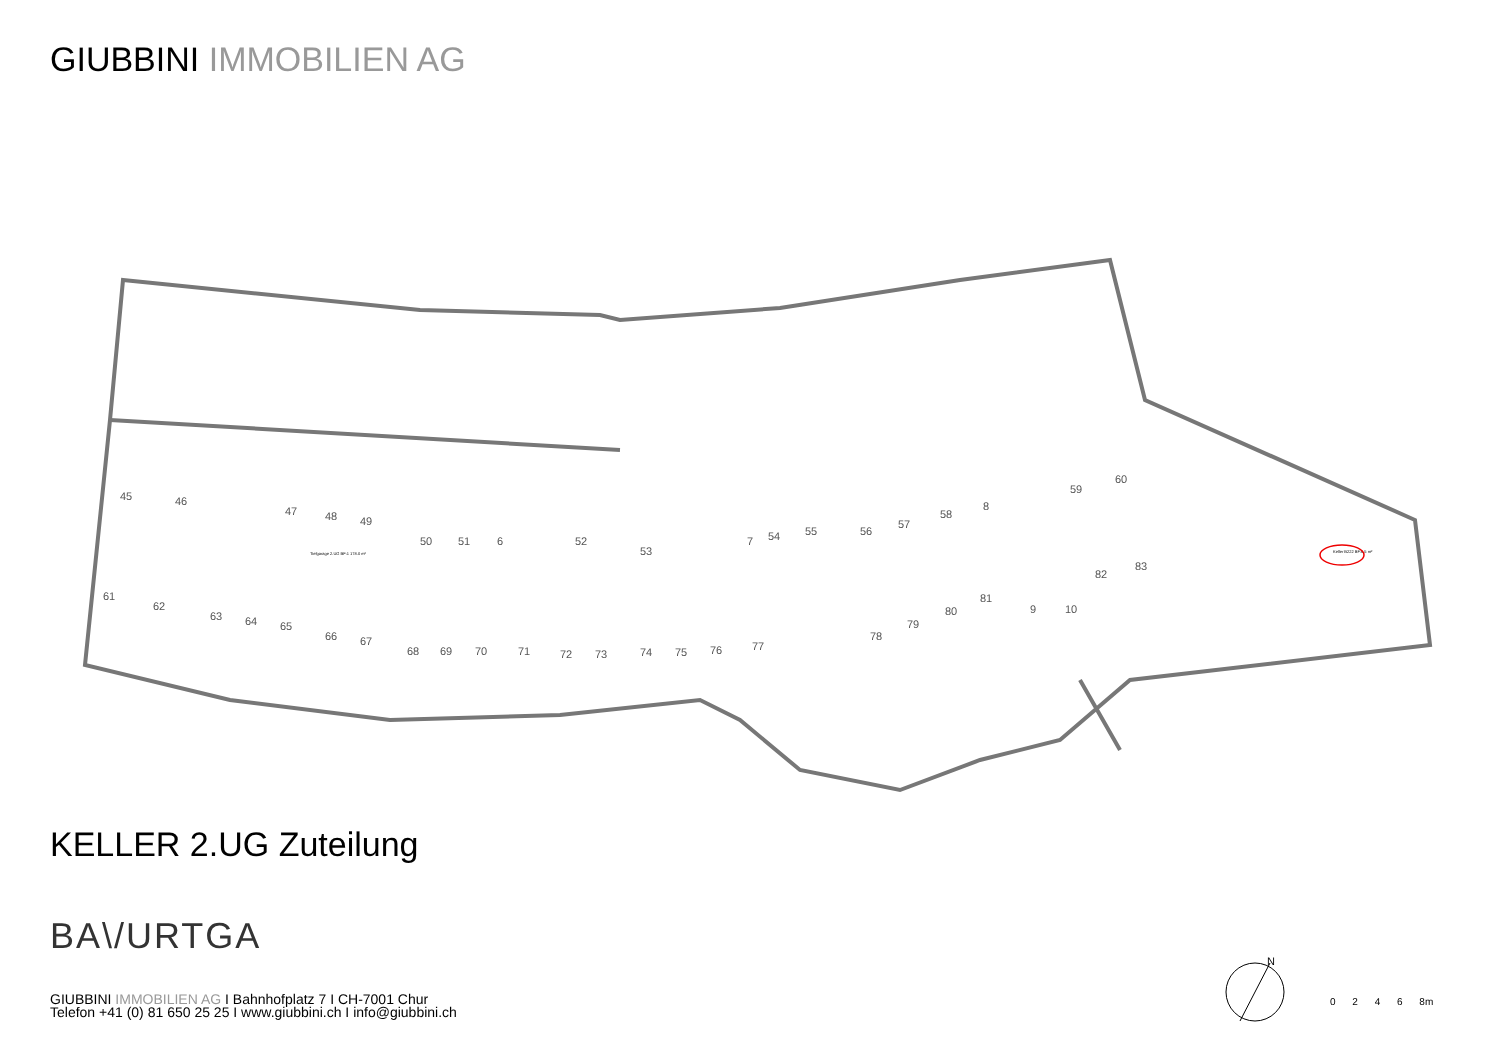GIUBBINI IMMOBILIEN AG
45
46
47
48
49
50
51
6
52
53
7
54
55
56
57
58
8
59
60
61
62
63
64
65
66
67
68
69
70
71
72
73
74
75
76
77
78
79
80
81
9
10
82
83
Tiefgarage 2.UG BF:1 178.0 m²
Keller B222 BF:6.5 m²
KELLER 2.UG Zuteilung
BA\/URTGA
GIUBBINI IMMOBILIEN AG I Bahnhofplatz 7 I CH-7001 Chur
Telefon +41 (0) 81 650 25 25 I www.giubbini.ch I info@giubbini.ch
N
0 2 4 6 8m